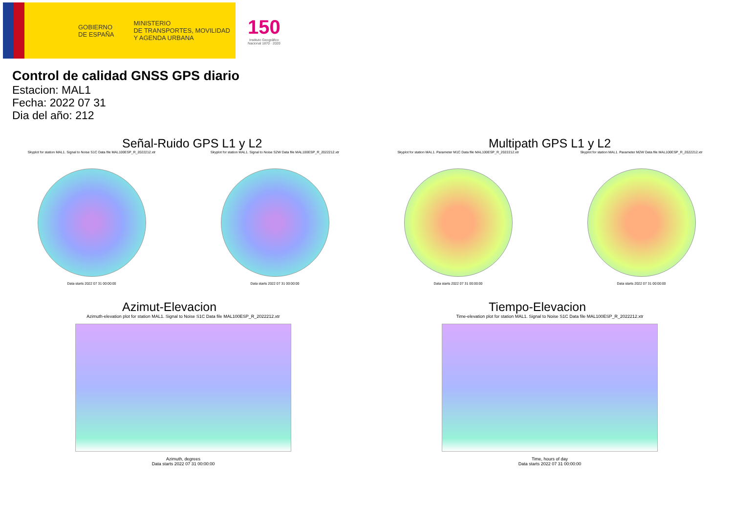GOBIERNO
DE ESPAÑA
MINISTERIO
DE TRANSPORTES, MOVILIDAD
Y AGENDA URBANA
150
Instituto Geográfico
Nacional 1870 · 2020
Control de calidad GNSS GPS diario
Estacion: MAL1
Fecha: 2022 07 31
Dia del año: 212
Señal-Ruido GPS L1 y L2
Skyplot for station MAL1. Signal to Noise S1C Data file MAL100ESP_R_2022212.xtr
Data starts 2022 07 31 00:00:00
Skyplot for station MAL1. Signal to Noise S2W Data file MAL100ESP_R_2022212.xtr
Data starts 2022 07 31 00:00:00
Multipath GPS L1 y L2
Skyplot for station MAL1. Parameter M1C Data file MAL100ESP_R_2022212.xtr
Data starts 2022 07 31 00:00:00
Skyplot for station MAL1. Parameter M2W Data file MAL100ESP_R_2022212.xtr
Data starts 2022 07 31 00:00:00
Azimut-Elevacion
Azimuth-elevation plot for station MAL1. Signal to Noise S1C Data file MAL100ESP_R_2022212.xtr
Azimuth, degrees
Data starts 2022 07 31 00:00:00
Tiempo-Elevacion
Time-elevation plot for station MAL1. Signal to Noise S1C Data file MAL100ESP_R_2022212.xtr
Time, hours of day
Data starts 2022 07 31 00:00:00